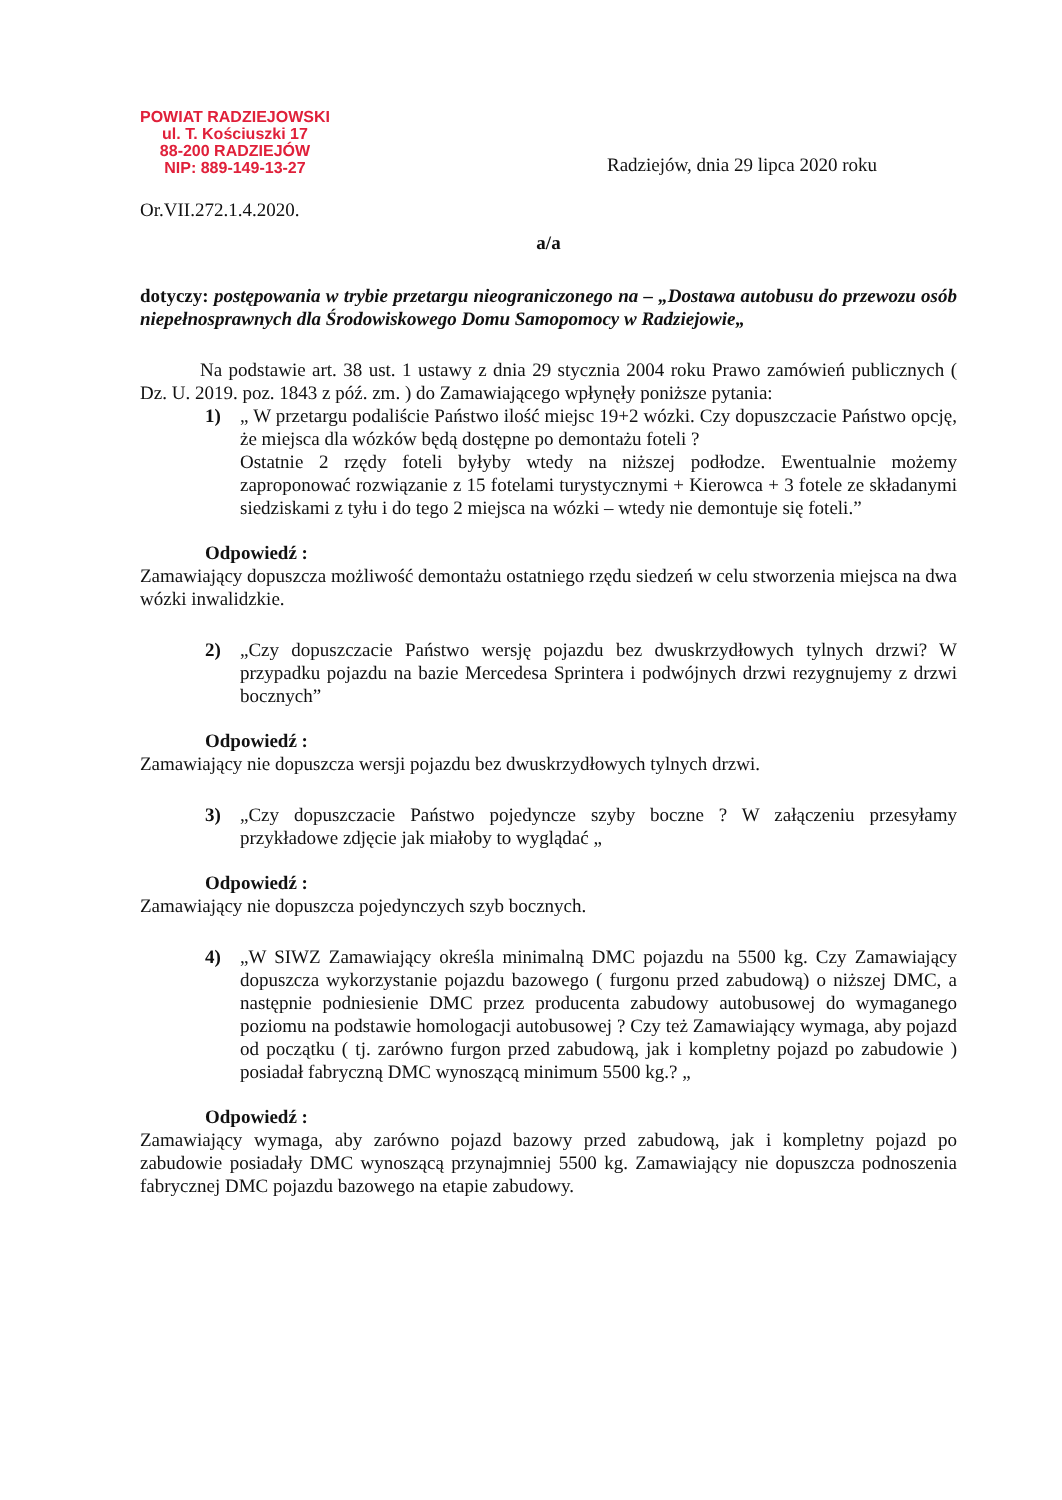POWIAT RADZIEJOWSKI
ul. T. Kościuszki 17
88-200 RADZIEJÓW
NIP: 889-149-13-27
Radziejów, dnia 29 lipca 2020 roku
Or.VII.272.1.4.2020.
a/a
dotyczy: postępowania w trybie przetargu nieograniczonego na – „Dostawa autobusu do przewozu osób niepełnosprawnych dla Środowiskowego Domu Samopomocy w Radziejowie„
Na podstawie art. 38 ust. 1 ustawy z dnia 29 stycznia 2004 roku Prawo zamówień publicznych ( Dz. U. 2019. poz. 1843 z póź. zm. ) do Zamawiającego wpłynęły poniższe pytania:
1) „ W przetargu podaliście Państwo ilość miejsc 19+2 wózki. Czy dopuszczacie Państwo opcję, że miejsca dla wózków będą dostępne po demontażu foteli ?
Ostatnie 2 rzędy foteli byłyby wtedy na niższej podłodze. Ewentualnie możemy zaproponować rozwiązanie z 15 fotelami turystycznymi + Kierowca + 3 fotele ze składanymi siedziskami z tyłu i do tego 2 miejsca na wózki – wtedy nie demontuje się foteli.”
Odpowiedź :
Zamawiający dopuszcza możliwość demontażu ostatniego rzędu siedzeń w celu stworzenia miejsca na dwa wózki inwalidzkie.
2) „Czy dopuszczacie Państwo wersję pojazdu bez dwuskrzydłowych tylnych drzwi? W przypadku pojazdu na bazie Mercedesa Sprintera i podwójnych drzwi rezygnujemy z drzwi bocznych”
Odpowiedź :
Zamawiający nie dopuszcza wersji pojazdu bez dwuskrzydłowych tylnych drzwi.
3) „Czy dopuszczacie Państwo pojedyncze szyby boczne ? W załączeniu przesyłamy przykładowe zdjęcie jak miałoby to wyglądać „
Odpowiedź :
Zamawiający nie dopuszcza pojedynczych szyb bocznych.
4) „W SIWZ Zamawiający określa minimalną DMC pojazdu na 5500 kg. Czy Zamawiający dopuszcza wykorzystanie pojazdu bazowego ( furgonu przed zabudową) o niższej DMC, a następnie podniesienie DMC przez producenta zabudowy autobusowej do wymaganego poziomu na podstawie homologacji autobusowej ? Czy też Zamawiający wymaga, aby pojazd od początku ( tj. zarówno furgon przed zabudową, jak i kompletny pojazd po zabudowie ) posiadał fabryczną DMC wynoszącą minimum 5500 kg.? „
Odpowiedź :
Zamawiający wymaga, aby zarówno pojazd bazowy przed zabudową, jak i kompletny pojazd po zabudowie posiadały DMC wynoszącą przynajmniej 5500 kg. Zamawiający nie dopuszcza podnoszenia fabrycznej DMC pojazdu bazowego na etapie zabudowy.